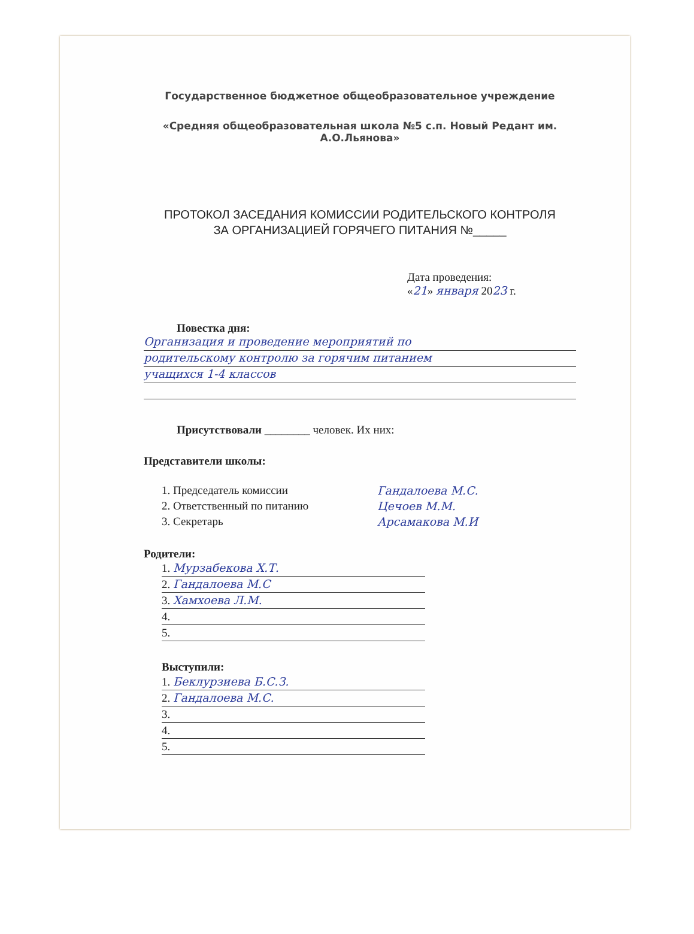Государственное бюджетное общеобразовательное учреждение
«Средняя общеобразовательная школа №5 с.п. Новый Редант им.
А.О.Льянова»
ПРОТОКОЛ ЗАСЕДАНИЯ КОМИССИИ РОДИТЕЛЬСКОГО КОНТРОЛЯ
ЗА ОРГАНИЗАЦИЕЙ ГОРЯЧЕГО ПИТАНИЯ №_____
Дата проведения:
«21» января 2023 г.
Повестка дня:
Организация и проведение мероприятий по
родительскому контролю за горячим питанием
учащихся 1-4 классов
Присутствовали ________ человек. Их них:
Представители школы:
1. Председатель комиссии Гандалоева М.С.
2. Ответственный по питанию Цечоев М.М.
3. Секретарь Арсамакова М.И
Родители:
1. Мурзабекова Х.Т.
2. Гандалоева М.С
3. Хамхоева Л.М.
4.
5.
Выступили:
1. Беклурзиева Б.С.З.
2. Гандалоева М.С.
3.
4.
5.